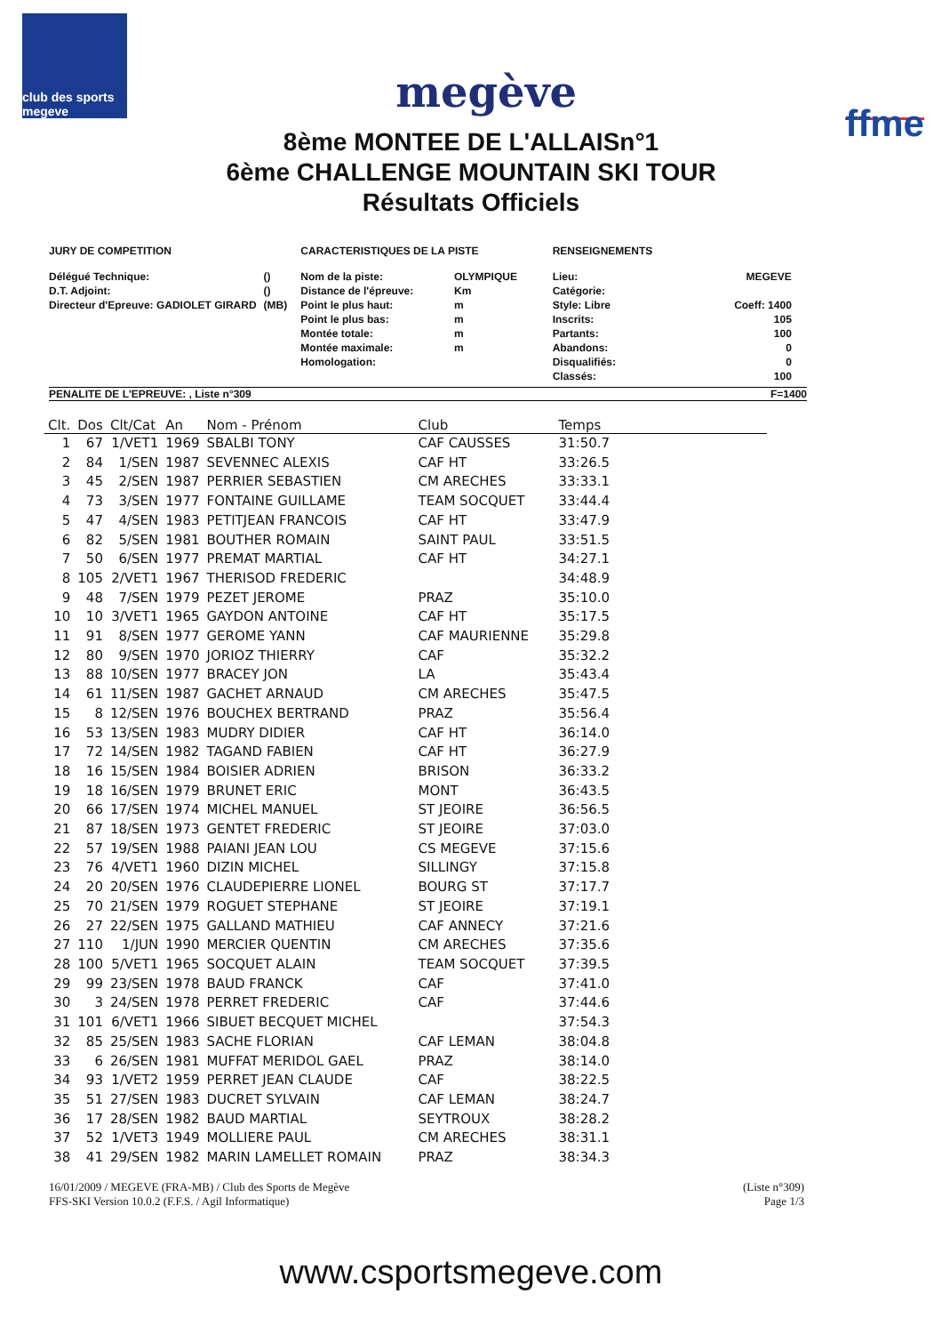club des sports megeve
megève
ffme
8ème MONTEE DE L'ALLAISn°1
6ème CHALLENGE MOUNTAIN SKI TOUR
Résultats Officiels
JURY DE COMPETITION
| Délégué Technique: | () |
| D.T. Adjoint: | () |
| Directeur d'Epreuve: GADIOLET GIRARD | (MB) |
CARACTERISTIQUES DE LA PISTE
| Nom de la piste: | OLYMPIQUE |
| Distance de l'épreuve: | Km |
| Point le plus haut: | m |
| Point le plus bas: | m |
| Montée totale: | m |
| Montée maximale: | m |
| Homologation: | |
RENSEIGNEMENTS
| Lieu: | MEGEVE |
| Catégorie: | |
| Style: Libre | Coeff: 1400 |
| Inscrits: | 105 |
| Partants: | 100 |
| Abandons: | 0 |
| Disqualifiés: | 0 |
| Classés: | 100 |
PENALITE DE L'EPREUVE: , Liste n°309 F=1400
| Clt. | Dos | Clt/Cat | An | Nom - Prénom | Club | Temps |
| --- | --- | --- | --- | --- | --- | --- |
| 1 | 67 | 1/VET1 | 1969 | SBALBI TONY | CAF CAUSSES | 31:50.7 |
| 2 | 84 | 1/SEN | 1987 | SEVENNEC ALEXIS | CAF HT | 33:26.5 |
| 3 | 45 | 2/SEN | 1987 | PERRIER SEBASTIEN | CM ARECHES | 33:33.1 |
| 4 | 73 | 3/SEN | 1977 | FONTAINE GUILLAME | TEAM SOCQUET | 33:44.4 |
| 5 | 47 | 4/SEN | 1983 | PETITJEAN FRANCOIS | CAF HT | 33:47.9 |
| 6 | 82 | 5/SEN | 1981 | BOUTHER ROMAIN | SAINT PAUL | 33:51.5 |
| 7 | 50 | 6/SEN | 1977 | PREMAT MARTIAL | CAF HT | 34:27.1 |
| 8 | 105 | 2/VET1 | 1967 | THERISOD FREDERIC | | 34:48.9 |
| 9 | 48 | 7/SEN | 1979 | PEZET JEROME | PRAZ | 35:10.0 |
| 10 | 10 | 3/VET1 | 1965 | GAYDON ANTOINE | CAF HT | 35:17.5 |
| 11 | 91 | 8/SEN | 1977 | GEROME YANN | CAF MAURIENNE | 35:29.8 |
| 12 | 80 | 9/SEN | 1970 | JORIOZ THIERRY | CAF | 35:32.2 |
| 13 | 88 | 10/SEN | 1977 | BRACEY JON | LA | 35:43.4 |
| 14 | 61 | 11/SEN | 1987 | GACHET ARNAUD | CM ARECHES | 35:47.5 |
| 15 | 8 | 12/SEN | 1976 | BOUCHEX BERTRAND | PRAZ | 35:56.4 |
| 16 | 53 | 13/SEN | 1983 | MUDRY DIDIER | CAF HT | 36:14.0 |
| 17 | 72 | 14/SEN | 1982 | TAGAND FABIEN | CAF HT | 36:27.9 |
| 18 | 16 | 15/SEN | 1984 | BOISIER ADRIEN | BRISON | 36:33.2 |
| 19 | 18 | 16/SEN | 1979 | BRUNET ERIC | MONT | 36:43.5 |
| 20 | 66 | 17/SEN | 1974 | MICHEL MANUEL | ST JEOIRE | 36:56.5 |
| 21 | 87 | 18/SEN | 1973 | GENTET FREDERIC | ST JEOIRE | 37:03.0 |
| 22 | 57 | 19/SEN | 1988 | PAIANI JEAN LOU | CS MEGEVE | 37:15.6 |
| 23 | 76 | 4/VET1 | 1960 | DIZIN MICHEL | SILLINGY | 37:15.8 |
| 24 | 20 | 20/SEN | 1976 | CLAUDEPIERRE LIONEL | BOURG ST | 37:17.7 |
| 25 | 70 | 21/SEN | 1979 | ROGUET STEPHANE | ST JEOIRE | 37:19.1 |
| 26 | 27 | 22/SEN | 1975 | GALLAND MATHIEU | CAF ANNECY | 37:21.6 |
| 27 | 110 | 1/JUN | 1990 | MERCIER QUENTIN | CM ARECHES | 37:35.6 |
| 28 | 100 | 5/VET1 | 1965 | SOCQUET ALAIN | TEAM SOCQUET | 37:39.5 |
| 29 | 99 | 23/SEN | 1978 | BAUD FRANCK | CAF | 37:41.0 |
| 30 | 3 | 24/SEN | 1978 | PERRET FREDERIC | CAF | 37:44.6 |
| 31 | 101 | 6/VET1 | 1966 | SIBUET BECQUET MICHEL | | 37:54.3 |
| 32 | 85 | 25/SEN | 1983 | SACHE FLORIAN | CAF LEMAN | 38:04.8 |
| 33 | 6 | 26/SEN | 1981 | MUFFAT MERIDOL GAEL | PRAZ | 38:14.0 |
| 34 | 93 | 1/VET2 | 1959 | PERRET JEAN CLAUDE | CAF | 38:22.5 |
| 35 | 51 | 27/SEN | 1983 | DUCRET SYLVAIN | CAF LEMAN | 38:24.7 |
| 36 | 17 | 28/SEN | 1982 | BAUD MARTIAL | SEYTROUX | 38:28.2 |
| 37 | 52 | 1/VET3 | 1949 | MOLLIERE PAUL | CM ARECHES | 38:31.1 |
| 38 | 41 | 29/SEN | 1982 | MARIN LAMELLET ROMAIN | PRAZ | 38:34.3 |
16/01/2009 / MEGEVE (FRA-MB) / Club des Sports de Megève
FFS-SKI Version 10.0.2 (F.F.S. / Agil Informatique) (Liste n°309)
Page 1/3
www.csportsmegeve.com